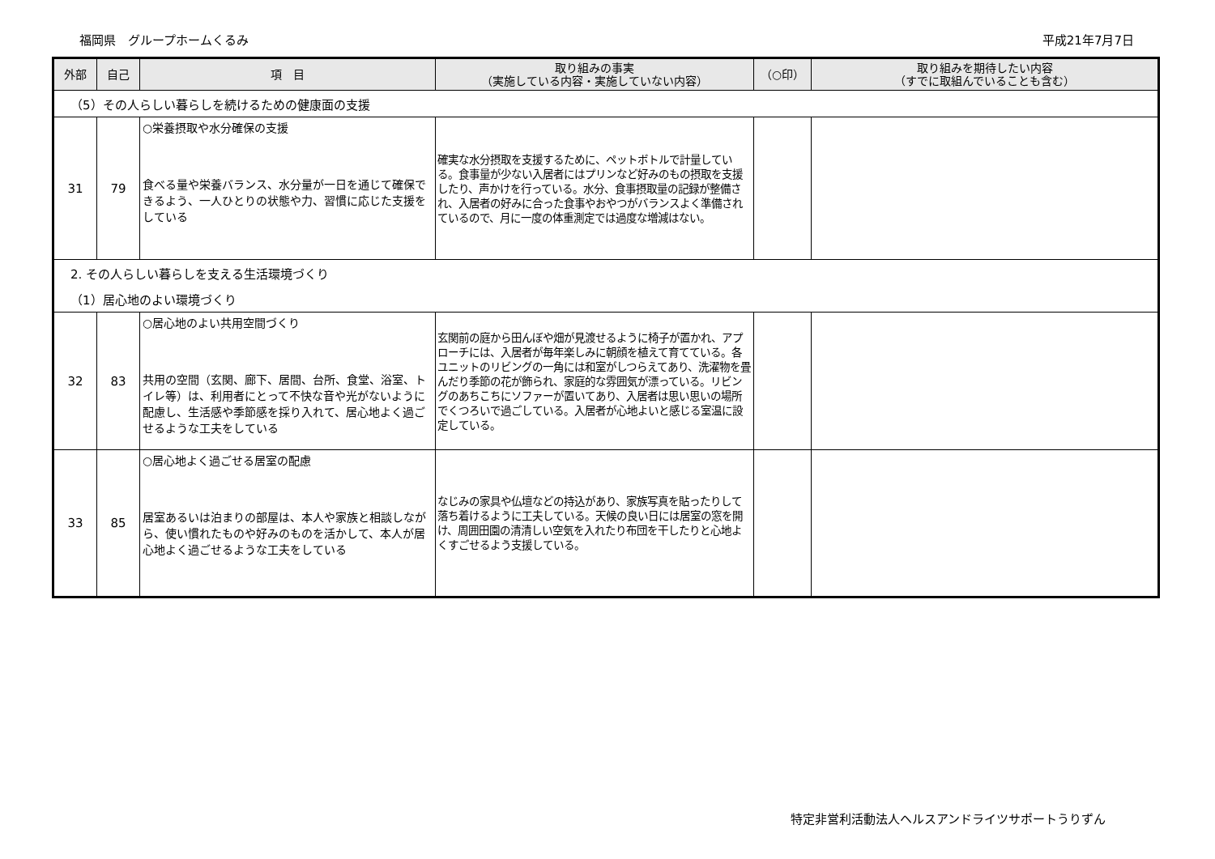福岡県　グループホームくるみ 平成21年7月7日
| 外部 | 自己 | 項 目 | 取り組みの事実 （実施している内容・実施していない内容） | （○印） | 取り組みを期待したい内容 （すでに取組んでいることも含む） |
| --- | --- | --- | --- | --- | --- |
| （5）その人らしい暮らしを続けるための健康面の支援 | | | | | |
| 31 | 79 | ○栄養摂取や水分確保の支援 食べる量や栄養バランス、水分量が一日を通じて確保できるよう、一人ひとりの状態や力、習慣に応じた支援をしている | 確実な水分摂取を支援するために、ペットボトルで計量している。食事量が少ない入居者にはプリンなど好みのもの摂取を支援したり、声かけを行っている。水分、食事摂取量の記録が整備され、入居者の好みに合った食事やおやつがバランスよく準備されているので、月に一度の体重測定では過度な増減はない。 | | |
| 2. その人らしい暮らしを支える生活環境づくり | | | | | |
| （1）居心地のよい環境づくり | | | | | |
| 32 | 83 | ○居心地のよい共用空間づくり 共用の空間（玄関、廊下、居間、台所、食堂、浴室、トイレ等）は、利用者にとって不快な音や光がないように配慮し、生活感や季節感を採り入れて、居心地よく過ごせるような工夫をしている | 玄関前の庭から田んぼや畑が見渡せるように椅子が置かれ、アプローチには、入居者が毎年楽しみに朝顔を植えて育てている。各ユニットのリビングの一角には和室がしつらえてあり、洗濯物を畳んだり季節の花が飾られ、家庭的な雰囲気が漂っている。リビングのあちこちにソファーが置いてあり、入居者は思い思いの場所でくつろいで過ごしている。入居者が心地よいと感じる室温に設定している。 | | |
| 33 | 85 | ○居心地よく過ごせる居室の配慮 居室あるいは泊まりの部屋は、本人や家族と相談しながら、使い慣れたものや好みのものを活かして、本人が居心地よく過ごせるような工夫をしている | なじみの家具や仏壇などの持込があり、家族写真を貼ったりして落ち着けるように工夫している。天候の良い日には居室の窓を開け、周囲田園の清清しい空気を入れたり布団を干したりと心地よくすごせるよう支援している。 | | |
特定非営利活動法人ヘルスアンドライツサポートうりずん